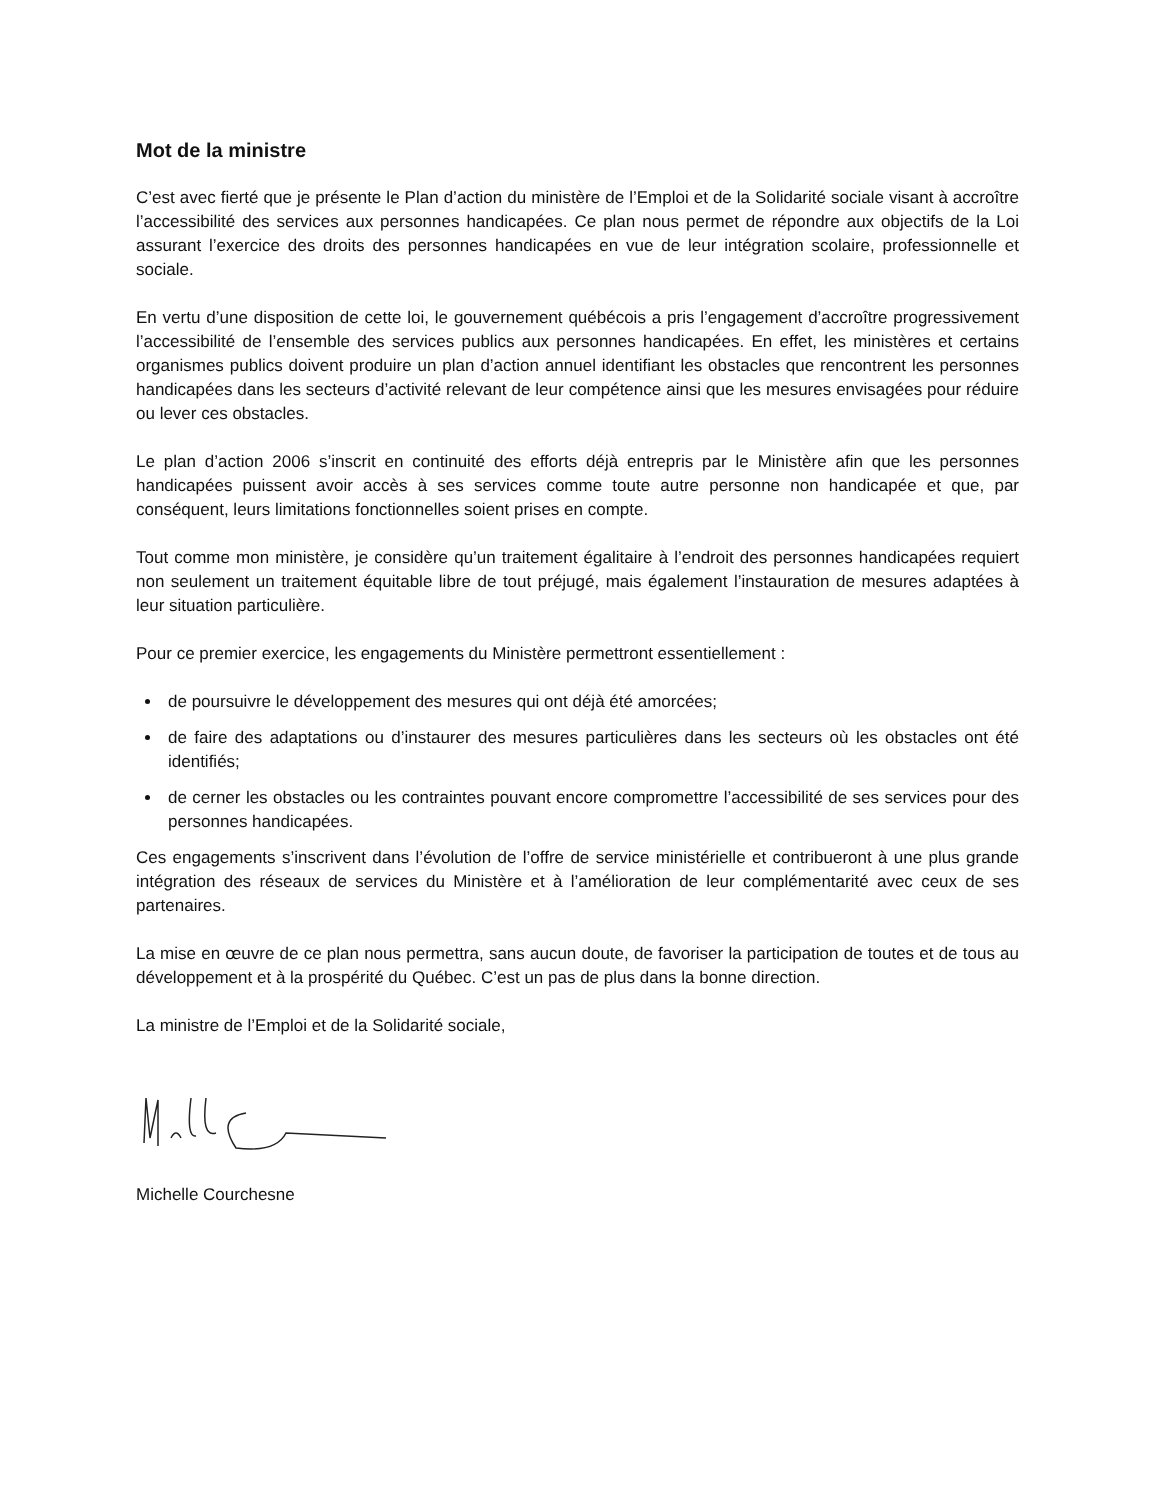Mot de la ministre
C’est avec fierté que je présente le Plan d’action du ministère de l’Emploi et de la Solidarité sociale visant à accroître l’accessibilité des services aux personnes handicapées. Ce plan nous permet de répondre aux objectifs de la Loi assurant l’exercice des droits des personnes handicapées en vue de leur intégration scolaire, professionnelle et sociale.
En vertu d’une disposition de cette loi, le gouvernement québécois a pris l’engagement d’accroître progressivement l’accessibilité de l’ensemble des services publics aux personnes handicapées. En effet, les ministères et certains organismes publics doivent produire un plan d’action annuel identifiant les obstacles que rencontrent les personnes handicapées dans les secteurs d’activité relevant de leur compétence ainsi que les mesures envisagées pour réduire ou lever ces obstacles.
Le plan d’action 2006 s’inscrit en continuité des efforts déjà entrepris par le Ministère afin que les personnes handicapées puissent avoir accès à ses services comme toute autre personne non handicapée et que, par conséquent, leurs limitations fonctionnelles soient prises en compte.
Tout comme mon ministère, je considère qu’un traitement égalitaire à l’endroit des personnes handicapées requiert non seulement un traitement équitable libre de tout préjugé, mais également l’instauration de mesures adaptées à leur situation particulière.
Pour ce premier exercice, les engagements du Ministère permettront essentiellement :
de poursuivre le développement des mesures qui ont déjà été amorcées;
de faire des adaptations ou d’instaurer des mesures particulières dans les secteurs où les obstacles ont été identifiés;
de cerner les obstacles ou les contraintes pouvant encore compromettre l’accessibilité de ses services pour des personnes handicapées.
Ces engagements s’inscrivent dans l’évolution de l’offre de service ministérielle et contribueront à une plus grande intégration des réseaux de services du Ministère et à l’amélioration de leur complémentarité avec ceux de ses partenaires.
La mise en œuvre de ce plan nous permettra, sans aucun doute, de favoriser la participation de toutes et de tous au développement et à la prospérité du Québec. C’est un pas de plus dans la bonne direction.
La ministre de l’Emploi et de la Solidarité sociale,
Michelle Courchesne